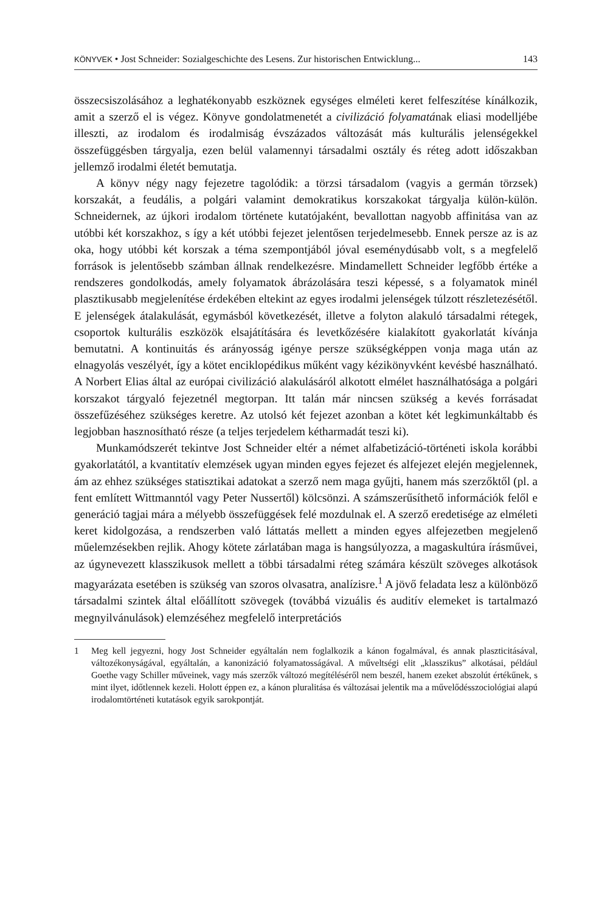KÖNYVEK • Jost Schneider: Sozialgeschichte des Lesens. Zur historischen Entwicklung... 143
összecsiszolásához a leghatékonyabb eszköznek egységes elméleti keret felfeszítése kínálkozik, amit a szerző el is végez. Könyve gondolatmenetét a civilizáció folyamatának eliasi modelljébe illeszti, az irodalom és irodalmiság évszázados változását más kulturális jelenségekkel összefüggésben tárgyalja, ezen belül valamennyi társadalmi osztály és réteg adott időszakban jellemző irodalmi életét bemutatja.
A könyv négy nagy fejezetre tagolódik: a törzsi társadalom (vagyis a germán törzsek) korszakát, a feudális, a polgári valamint demokratikus korszakokat tárgyalja külön-külön. Schneidernek, az újkori irodalom története kutatójaként, bevallottan nagyobb affinitása van az utóbbi két korszakhoz, s így a két utóbbi fejezet jelentősen terjedelmesebb. Ennek persze az is az oka, hogy utóbbi két korszak a téma szempontjából jóval eseménydúsabb volt, s a megfelelő források is jelentősebb számban állnak rendelkezésre. Mindamellett Schneider legfőbb értéke a rendszeres gondolkodás, amely folyamatok ábrázolására teszi képessé, s a folyamatok minél plasztikusabb megjelenítése érdekében eltekint az egyes irodalmi jelenségek túlzott részletezésétől. E jelenségek átalakulását, egymásból következését, illetve a folyton alakuló társadalmi rétegek, csoportok kulturális eszközök elsajátítására és levetkőzésére kialakított gyakorlatát kívánja bemutatni. A kontinuitás és arányosság igénye persze szükségképpen vonja maga után az elnagyolás veszélyét, így a kötet enciklopédikus műként vagy kézikönyvként kevésbé használható. A Norbert Elias által az európai civilizáció alakulásáról alkotott elmélet használhatósága a polgári korszakot tárgyaló fejezetnél megtorpan. Itt talán már nincsen szükség a kevés forrásadat összefűzéséhez szükséges keretre. Az utolsó két fejezet azonban a kötet két legkimunkáltabb és legjobban hasznosítható része (a teljes terjedelem kétharmadát teszi ki).
Munkamódszerét tekintve Jost Schneider eltér a német alfabetizáció-történeti iskola korábbi gyakorlatától, a kvantitatív elemzések ugyan minden egyes fejezet és alfejezet elején megjelennek, ám az ehhez szükséges statisztikai adatokat a szerző nem maga gyűjti, hanem más szerzőktől (pl. a fent említett Wittmanntól vagy Peter Nussertől) kölcsönzi. A számszerűsíthető információk felől e generáció tagjai mára a mélyebb összefüggések felé mozdulnak el. A szerző eredetisége az elméleti keret kidolgozása, a rendszerben való láttatás mellett a minden egyes alfejezetben megjelenő műelemzésekben rejlik. Ahogy kötete zárlatában maga is hangsúlyozza, a magaskultúra írásművei, az úgynevezett klasszikusok mellett a többi társadalmi réteg számára készült szöveges alkotások magyarázata esetében is szükség van szoros olvasatra, analízisre.<sup>1</sup> A jövő feladata lesz a különböző társadalmi szintek által előállított szövegek (továbbá vizuális és auditív elemeket is tartalmazó megnyilvánulások) elemzéséhez megfelelő interpretációs
1 Meg kell jegyezni, hogy Jost Schneider egyáltalán nem foglalkozik a kánon fogalmával, és annak plaszticitásával, változékonyságával, egyáltalán, a kanonizáció folyamatosságával. A műveltségi elit „klasszikus” alkotásai, például Goethe vagy Schiller műveinek, vagy más szerzők változó megítéléséről nem beszél, hanem ezeket abszolút értékűnek, s mint ilyet, időtlennek kezeli. Holott éppen ez, a kánon pluralitása és változásai jelentik ma a művelődésszociológiai alapú irodalomtörténeti kutatások egyik sarokpontját.